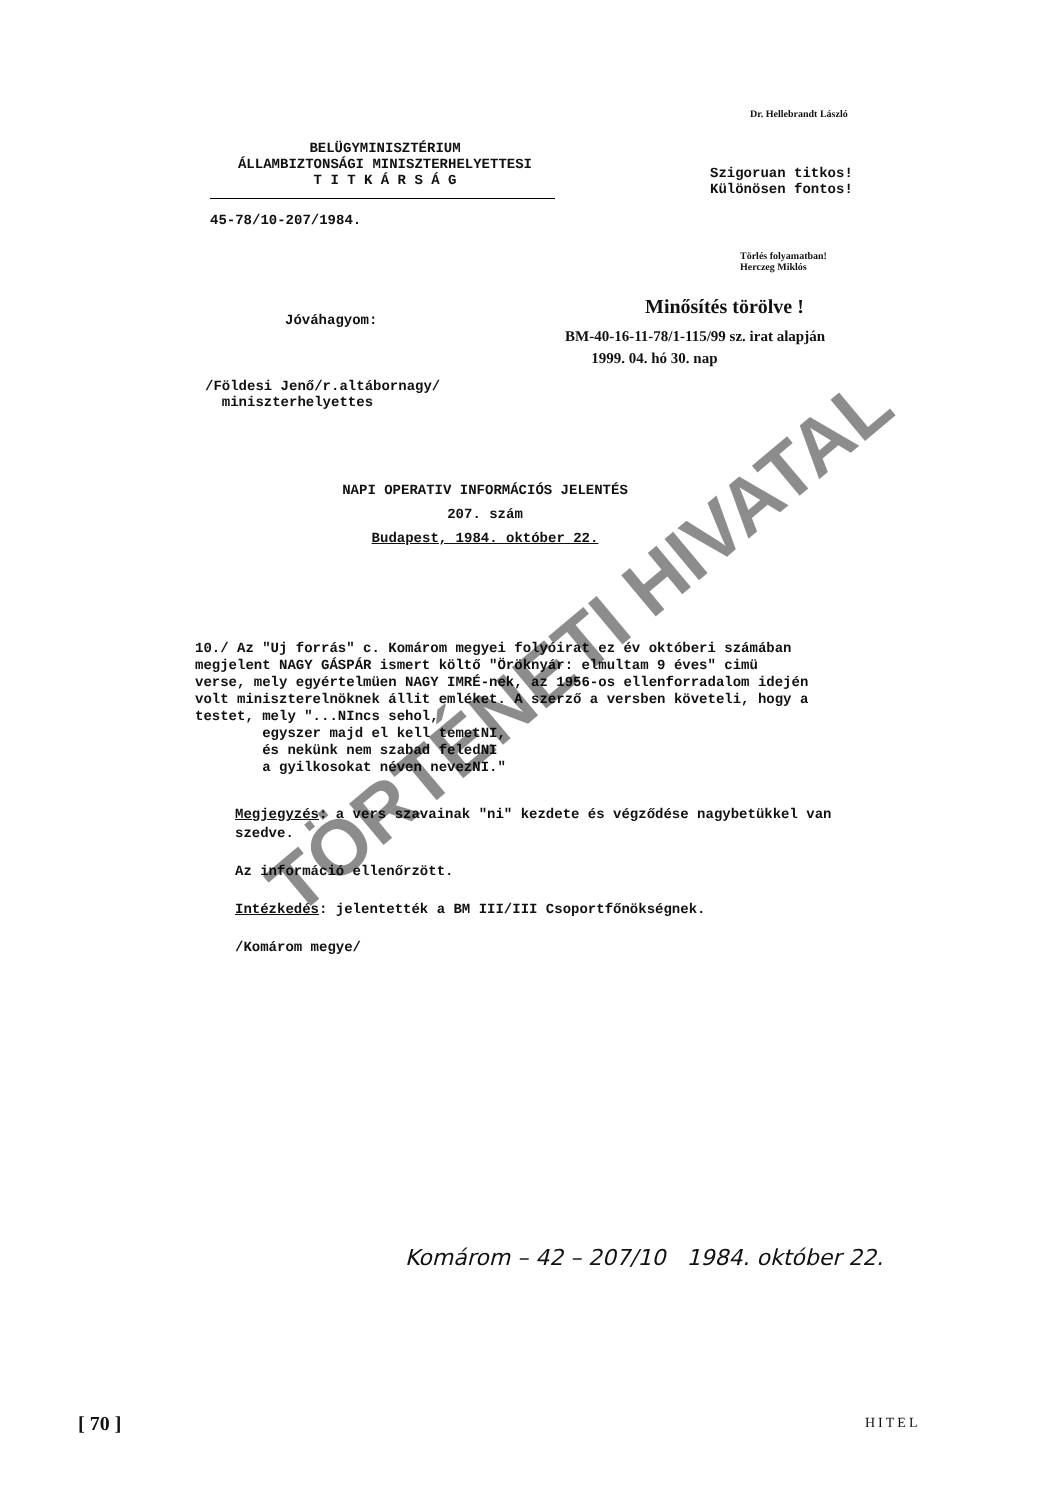Dr. Hellebrandt László
BELÜGYMINISZTÉRIUM
ÁLLAMBIZTONSÁGI MINISZTERHELYETTESI
T I T K Á R S Á G
Szigoruan titkos!
Különösen fontos!
45-78/10-207/1984.
Törlés folyamatban!
Herczeg Miklós
Jóváhagyom:
Minősítés törölve !
BM-40-16-11-78/1-115/99 sz. irat alapján
1999. 04. hó 30. nap
/Földesi Jenő/r.altábornagy/
miniszterhelyettes
NAPI OPERATIV INFORMÁCIÓS JELENTÉS
207. szám
Budapest, 1984. október 22.
10./ Az "Uj forrás" c. Komárom megyei folyóirat ez év októberi számában megjelent NAGY GÁSPÁR ismert költő "Öröknyár: elmultam 9 éves" cimü verse, mely egyértelmüen NAGY IMRÉ-nek, az 1956-os ellenforradalom idején volt miniszterelnöknek állit emléket. A szerző a versben követeli, hogy a testet, mely "...NIncs sehol,
egyszer majd el kell temetNI,
és nekünk nem szabad feledNI
a gyilkosokat néven nevezNI."
Megjegyzés: a vers szavainak "ni" kezdete és végződése nagybetükkel van szedve.
Az információ ellenőrzött.
Intézkedés: jelentették a BM III/III Csoportfőnökségnek.
/Komárom megye/
Komárom – 42 – 207/10 1984. október 22.
TÖRTÉNETI HIVATAL
[ 70 ] HITEL